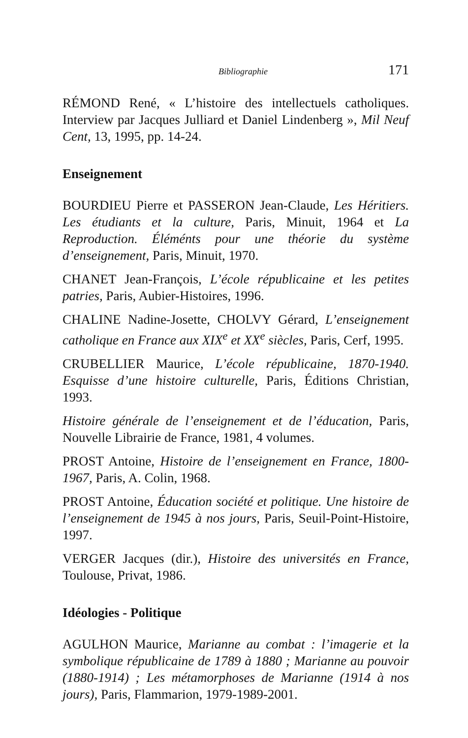Bibliographie 171
RÉMOND René, « L’histoire des intellectuels catholiques. Interview par Jacques Julliard et Daniel Lindenberg », Mil Neuf Cent, 13, 1995, pp. 14-24.
Enseignement
BOURDIEU Pierre et PASSERON Jean-Claude, Les Héritiers. Les étudiants et la culture, Paris, Minuit, 1964 et La Reproduction. Éléménts pour une théorie du système d’enseignement, Paris, Minuit, 1970.
CHANET Jean-François, L’école républicaine et les petites patries, Paris, Aubier-Histoires, 1996.
CHALINE Nadine-Josette, CHOLVY Gérard, L’enseignement catholique en France aux XIX<sup>e</sup> et XX<sup>e</sup> siècles, Paris, Cerf, 1995.
CRUBELLIER Maurice, L’école républicaine, 1870-1940. Esquisse d’une histoire culturelle, Paris, Éditions Christian, 1993.
Histoire générale de l’enseignement et de l’éducation, Paris, Nouvelle Librairie de France, 1981, 4 volumes.
PROST Antoine, Histoire de l’enseignement en France, 1800-1967, Paris, A. Colin, 1968.
PROST Antoine, Éducation société et politique. Une histoire de l’enseignement de 1945 à nos jours, Paris, Seuil-Point-Histoire, 1997.
VERGER Jacques (dir.), Histoire des universités en France, Toulouse, Privat, 1986.
Idéologies - Politique
AGULHON Maurice, Marianne au combat : l’imagerie et la symbolique républicaine de 1789 à 1880 ; Marianne au pouvoir (1880-1914) ; Les métamorphoses de Marianne (1914 à nos jours), Paris, Flammarion, 1979-1989-2001.